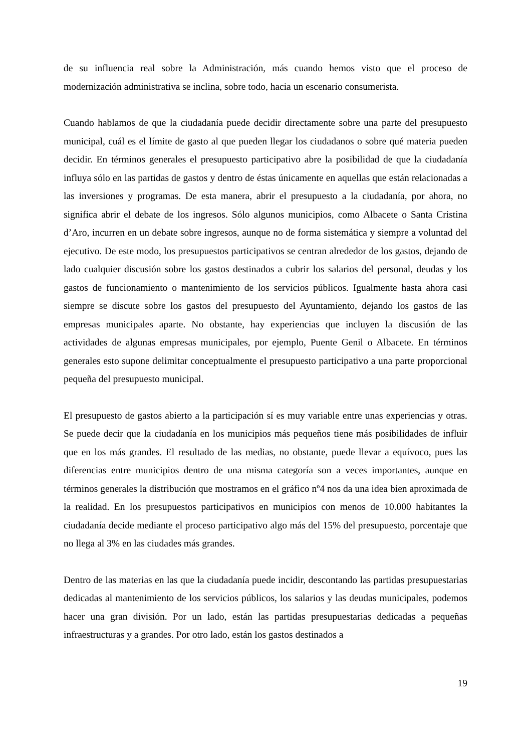de su influencia real sobre la Administración, más cuando hemos visto que el proceso de modernización administrativa se inclina, sobre todo, hacia un escenario consumerista.
Cuando hablamos de que la ciudadanía puede decidir directamente sobre una parte del presupuesto municipal, cuál es el límite de gasto al que pueden llegar los ciudadanos o sobre qué materia pueden decidir. En términos generales el presupuesto participativo abre la posibilidad de que la ciudadanía influya sólo en las partidas de gastos y dentro de éstas únicamente en aquellas que están relacionadas a las inversiones y programas. De esta manera, abrir el presupuesto a la ciudadanía, por ahora, no significa abrir el debate de los ingresos. Sólo algunos municipios, como Albacete o Santa Cristina d’Aro, incurren en un debate sobre ingresos, aunque no de forma sistemática y siempre a voluntad del ejecutivo. De este modo, los presupuestos participativos se centran alrededor de los gastos, dejando de lado cualquier discusión sobre los gastos destinados a cubrir los salarios del personal, deudas y los gastos de funcionamiento o mantenimiento de los servicios públicos. Igualmente hasta ahora casi siempre se discute sobre los gastos del presupuesto del Ayuntamiento, dejando los gastos de las empresas municipales aparte. No obstante, hay experiencias que incluyen la discusión de las actividades de algunas empresas municipales, por ejemplo, Puente Genil o Albacete. En términos generales esto supone delimitar conceptualmente el presupuesto participativo a una parte proporcional pequeña del presupuesto municipal.
El presupuesto de gastos abierto a la participación sí es muy variable entre unas experiencias y otras. Se puede decir que la ciudadanía en los municipios más pequeños tiene más posibilidades de influir que en los más grandes. El resultado de las medias, no obstante, puede llevar a equívoco, pues las diferencias entre municipios dentro de una misma categoría son a veces importantes, aunque en términos generales la distribución que mostramos en el gráfico nº4 nos da una idea bien aproximada de la realidad. En los presupuestos participativos en municipios con menos de 10.000 habitantes la ciudadanía decide mediante el proceso participativo algo más del 15% del presupuesto, porcentaje que no llega al 3% en las ciudades más grandes.
Dentro de las materias en las que la ciudadanía puede incidir, descontando las partidas presupuestarias dedicadas al mantenimiento de los servicios públicos, los salarios y las deudas municipales, podemos hacer una gran división. Por un lado, están las partidas presupuestarias dedicadas a pequeñas infraestructuras y a grandes. Por otro lado, están los gastos destinados a
19